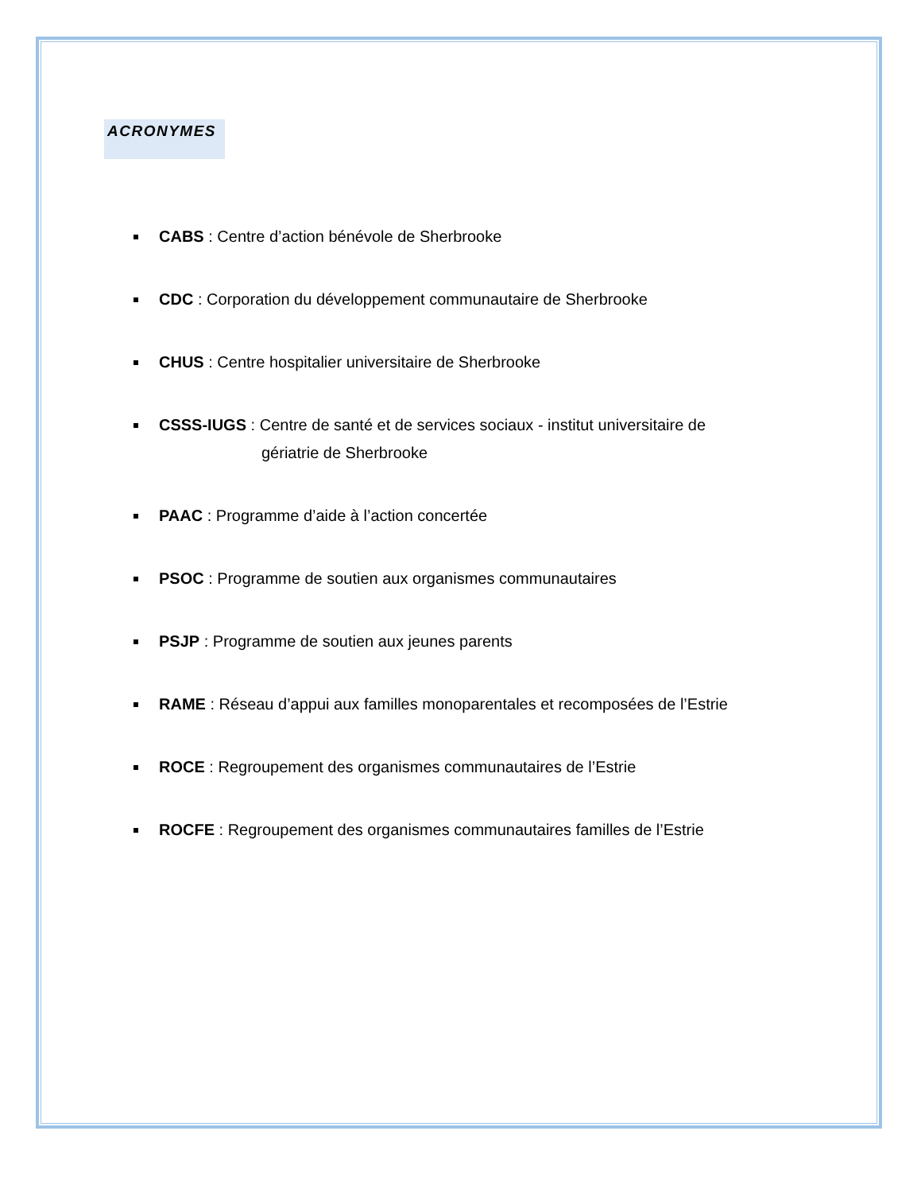ACRONYMES
CABS : Centre d’action bénévole de Sherbrooke
CDC : Corporation du développement communautaire de Sherbrooke
CHUS : Centre hospitalier universitaire de Sherbrooke
CSSS-IUGS : Centre de santé et de services sociaux - institut universitaire de
gériatrie de Sherbrooke
PAAC : Programme d’aide à l’action concertée
PSOC : Programme de soutien aux organismes communautaires
PSJP : Programme de soutien aux jeunes parents
RAME : Réseau d’appui aux familles monoparentales et recomposées de l’Estrie
ROCE : Regroupement des organismes communautaires de l’Estrie
ROCFE : Regroupement des organismes communautaires familles de l’Estrie